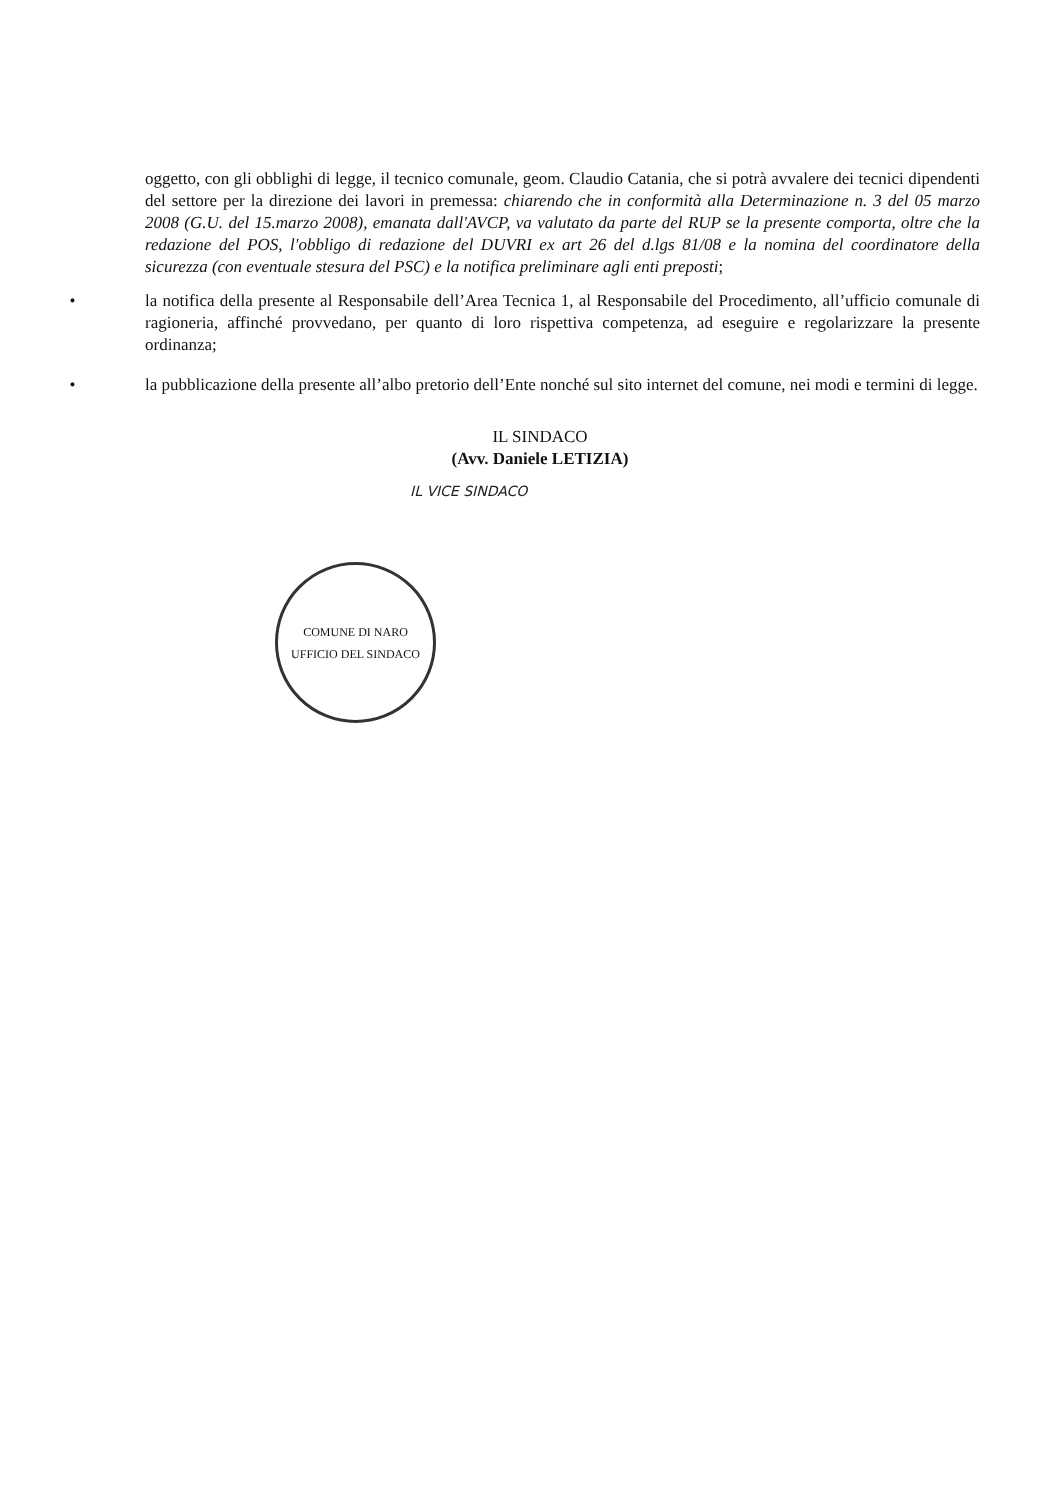oggetto, con gli obblighi di legge, il tecnico comunale, geom. Claudio Catania, che si potrà avvalere dei tecnici dipendenti del settore per la direzione dei lavori in premessa: chiarendo che in conformità alla Determinazione n. 3 del 05 marzo 2008 (G.U. del 15.marzo 2008), emanata dall'AVCP, va valutato da parte del RUP se la presente comporta, oltre che la redazione del POS, l'obbligo di redazione del DUVRI ex art 26 del d.lgs 81/08 e la nomina del coordinatore della sicurezza (con eventuale stesura del PSC) e la notifica preliminare agli enti preposti;
• la notifica della presente al Responsabile dell’Area Tecnica 1, al Responsabile del Procedimento, all’ufficio comunale di ragioneria, affinché provvedano, per quanto di loro rispettiva competenza, ad eseguire e regolarizzare la presente ordinanza;
• la pubblicazione della presente all’albo pretorio dell’Ente nonché sul sito internet del comune, nei modi e termini di legge.
IL SINDACO
(Avv. Daniele LETIZIA)
IL VICE SINDACO
COMUNE DI NARO
UFFICIO DEL SINDACO